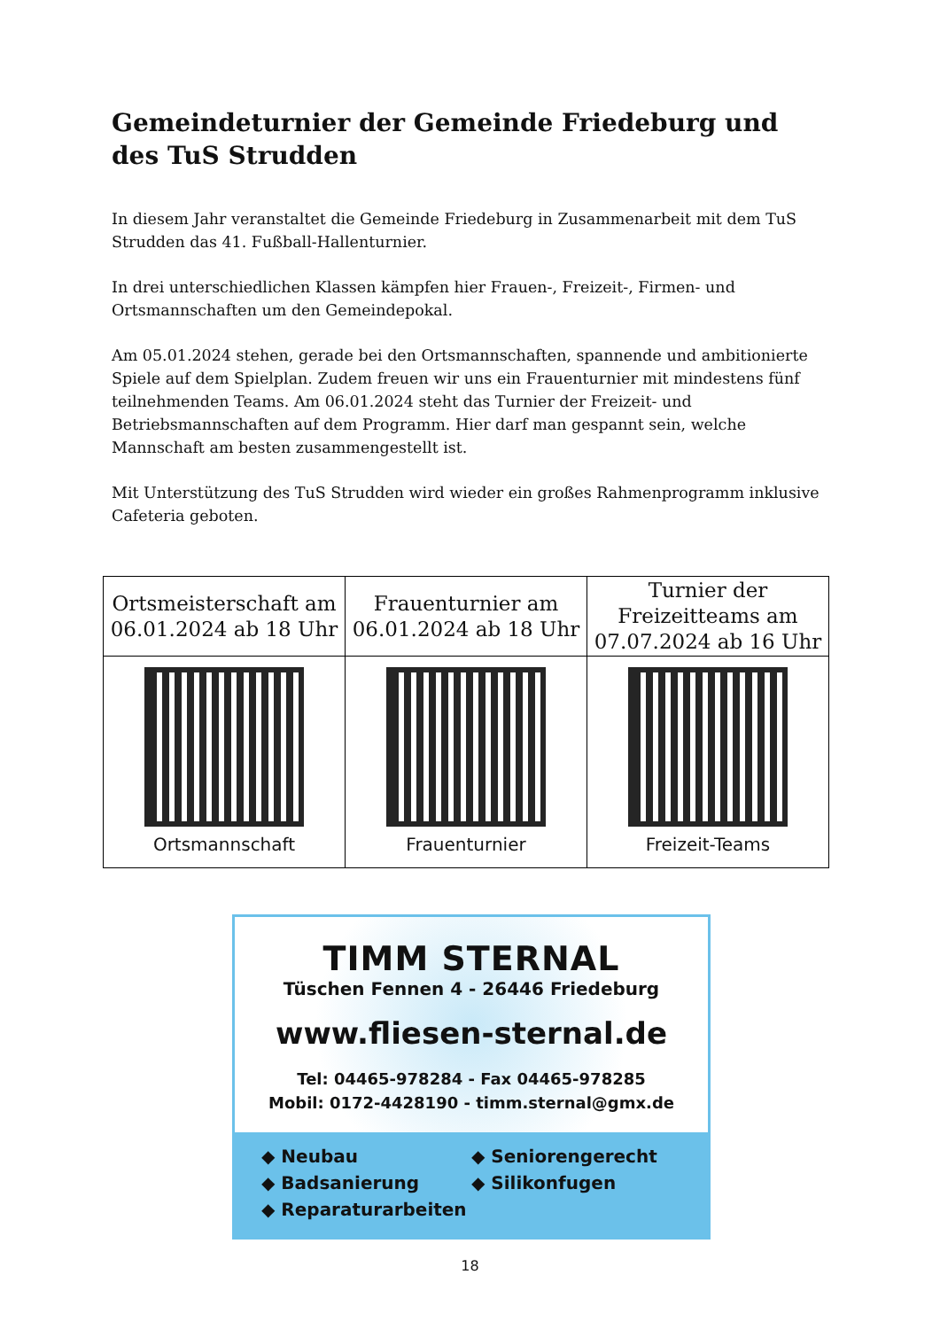Gemeindeturnier der Gemeinde Friedeburg und des TuS Strudden
In diesem Jahr veranstaltet die Gemeinde Friedeburg in Zusammenarbeit mit dem TuS Strudden das 41. Fußball-Hallenturnier.
In drei unterschiedlichen Klassen kämpfen hier Frauen-, Freizeit-, Firmen- und Ortsmannschaften um den Gemeindepokal.
Am 05.01.2024 stehen, gerade bei den Ortsmannschaften, spannende und ambitionierte Spiele auf dem Spielplan. Zudem freuen wir uns ein Frauenturnier mit mindestens fünf teilnehmenden Teams. Am 06.01.2024 steht das Turnier der Freizeit- und Betriebsmannschaften auf dem Programm. Hier darf man gespannt sein, welche Mannschaft am besten zusammengestellt ist.
Mit Unterstützung des TuS Strudden wird wieder ein großes Rahmenprogramm inklusive Cafeteria geboten.
| Ortsmeisterschaft am 06.01.2024 ab 18 Uhr | Frauenturnier am 06.01.2024 ab 18 Uhr | Turnier der Freizeitteams am 07.07.2024 ab 16 Uhr |
| Ortsmannschaft | Frauenturnier | Freizeit-Teams |
TIMM STERNAL
Tüschen Fennen 4 - 26446 Friedeburg
www.fliesen-sternal.de
Tel: 04465-978284 - Fax 04465-978285
Mobil: 0172-4428190 - timm.sternal@gmx.de
◆ Neubau
◆ Seniorengerecht
◆ Badsanierung
◆ Silikonfugen
◆ Reparaturarbeiten
18